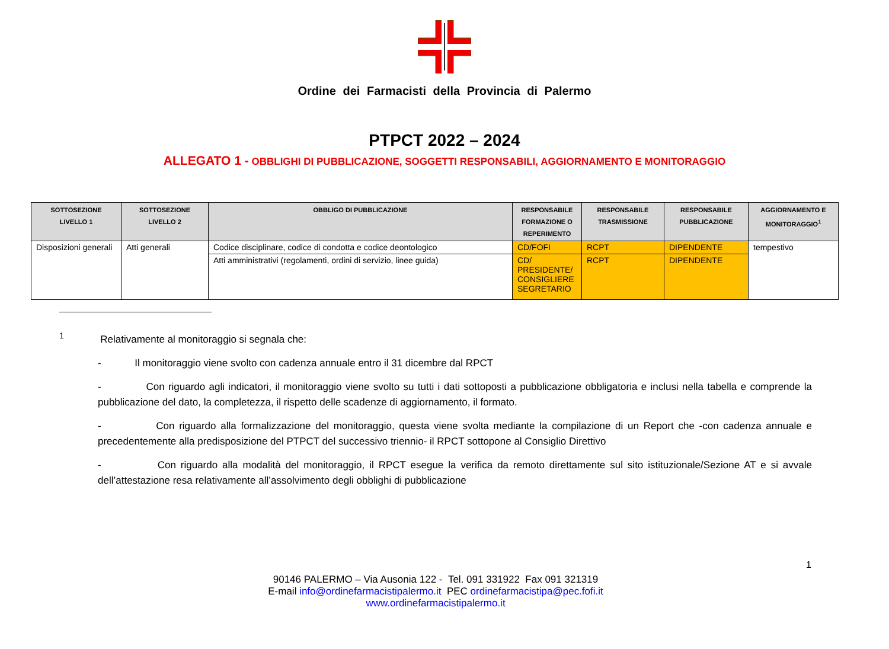Ordine dei Farmacisti della Provincia di Palermo
PTPCT 2022 – 2024
ALLEGATO 1 - OBBLIGHI DI PUBBLICAZIONE, SOGGETTI RESPONSABILI, AGGIORNAMENTO E MONITORAGGIO
| SOTTOSEZIONE LIVELLO 1 | SOTTOSEZIONE LIVELLO 2 | OBBLIGO DI PUBBLICAZIONE | RESPONSABILE FORMAZIONE O REPERIMENTO | RESPONSABILE TRASMISSIONE | RESPONSABILE PUBBLICAZIONE | AGGIORNAMENTO E MONITORAGGIO<sup>1</sup> |
| --- | --- | --- | --- | --- | --- | --- |
| Disposizioni generali | Atti generali | Codice disciplinare, codice di condotta e codice deontologico | CD/FOFI | RCPT | DIPENDENTE | tempestivo |
| | | Atti amministrativi (regolamenti, ordini di servizio, linee guida) | CD/ PRESIDENTE/ CONSIGLIERE SEGRETARIO | RCPT | DIPENDENTE | |
<sup>1</sup> Relativamente al monitoraggio si segnala che:
- Il monitoraggio viene svolto con cadenza annuale entro il 31 dicembre dal RPCT
- Con riguardo agli indicatori, il monitoraggio viene svolto su tutti i dati sottoposti a pubblicazione obbligatoria e inclusi nella tabella e comprende la pubblicazione del dato, la completezza, il rispetto delle scadenze di aggiornamento, il formato.
- Con riguardo alla formalizzazione del monitoraggio, questa viene svolta mediante la compilazione di un Report che -con cadenza annuale e precedentemente alla predisposizione del PTPCT del successivo triennio- il RPCT sottopone al Consiglio Direttivo
- Con riguardo alla modalità del monitoraggio, il RPCT esegue la verifica da remoto direttamente sul sito istituzionale/Sezione AT e si avvale dell’attestazione resa relativamente all’assolvimento degli obblighi di pubblicazione
1
90146 PALERMO – Via Ausonia 122 - Tel. 091 331922 Fax 091 321319
E-mail info@ordinefarmacistipalermo.it PEC ordinefarmacistipa@pec.fofi.it
www.ordinefarmacistipalermo.it